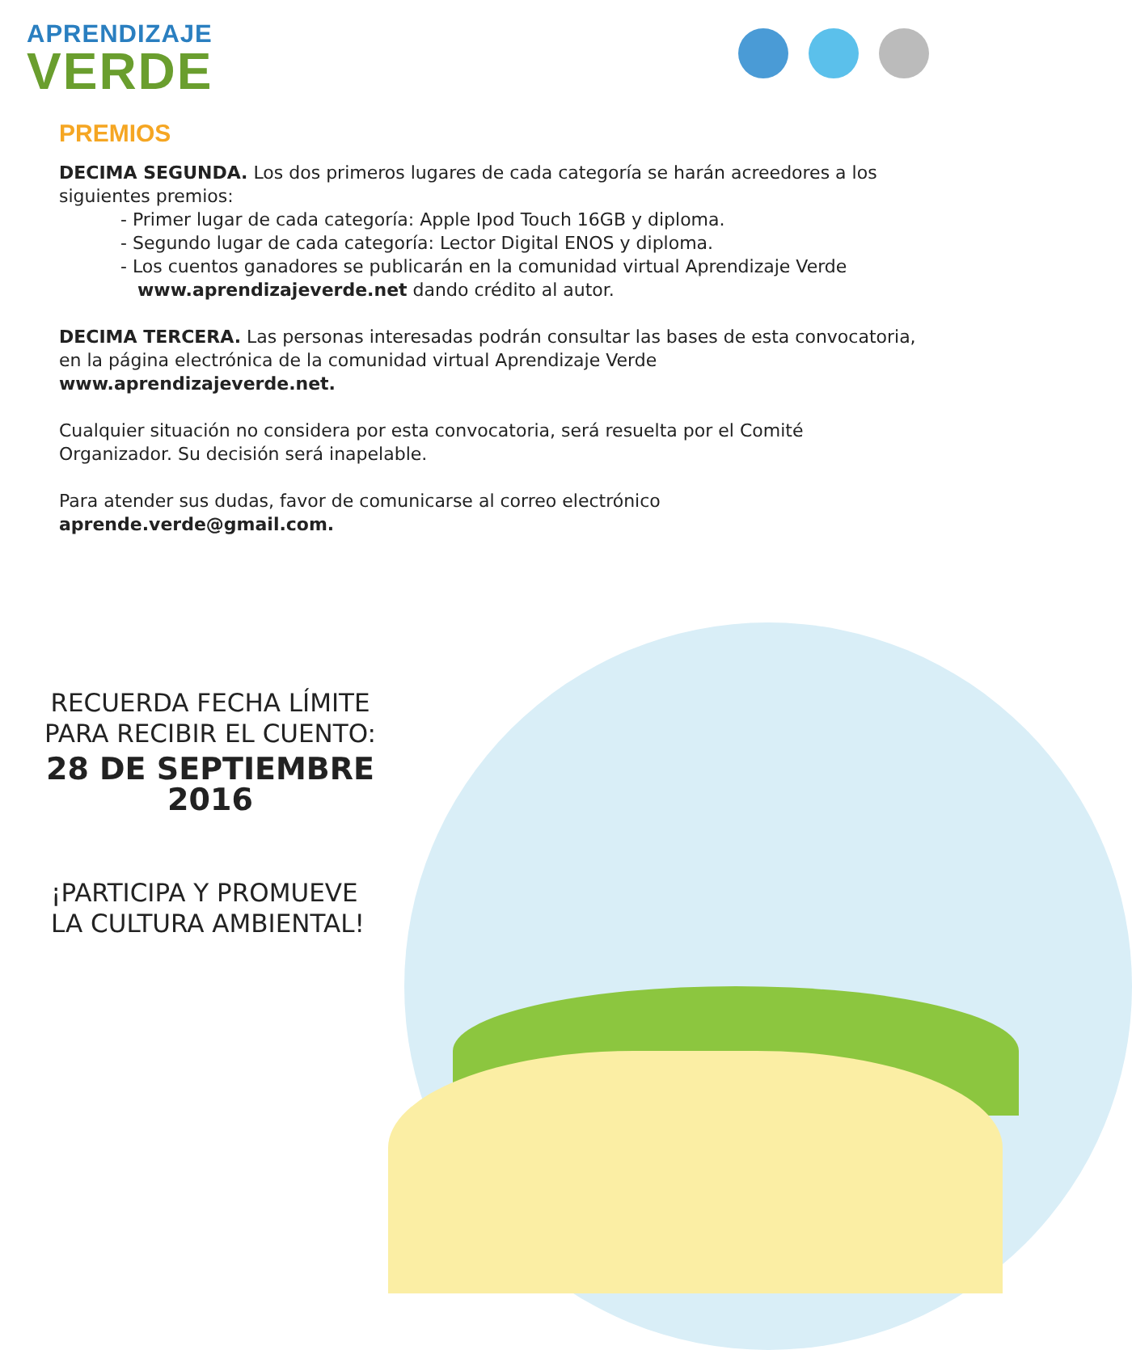APRENDIZAJE
VERDE
PREMIOS
DECIMA SEGUNDA. Los dos primeros lugares de cada categoría se harán acreedores a los siguientes premios:
- Primer lugar de cada categoría: Apple Ipod Touch 16GB y diploma.
- Segundo lugar de cada categoría: Lector Digital ENOS y diploma.
- Los cuentos ganadores se publicarán en la comunidad virtual Aprendizaje Verde
www.aprendizajeverde.net dando crédito al autor.
DECIMA TERCERA. Las personas interesadas podrán consultar las bases de esta convocatoria, en la página electrónica de la comunidad virtual Aprendizaje Verde
www.aprendizajeverde.net.
Cualquier situación no considera por esta convocatoria, será resuelta por el Comité Organizador. Su decisión será inapelable.
Para atender sus dudas, favor de comunicarse al correo electrónico
aprende.verde@gmail.com.
RECUERDA FECHA LÍMITE
PARA RECIBIR EL CUENTO:
28 DE SEPTIEMBRE 2016
¡PARTICIPA Y PROMUEVE
LA CULTURA AMBIENTAL!